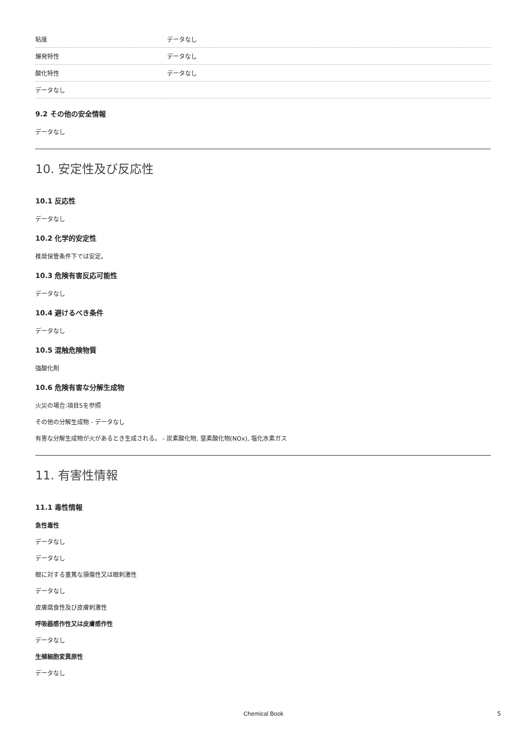| 粘度 | データなし |
| 爆発特性 | データなし |
| 酸化特性 | データなし |
| データなし | |
9.2 その他の安全情報
データなし
10. 安定性及び反応性
10.1 反応性
データなし
10.2 化学的安定性
推奨保管条件下では安定。
10.3 危険有害反応可能性
データなし
10.4 避けるべき条件
データなし
10.5 混触危険物質
強酸化剤
10.6 危険有害な分解生成物
火災の場合:項目5を参照
その他の分解生成物 - データなし
有害な分解生成物が火があるとき生成される。 - 炭素酸化物, 窒素酸化物(NOx), 塩化水素ガス
11. 有害性情報
11.1 毒性情報
急性毒性
データなし
データなし
眼に対する重篤な損傷性又は眼刺激性
データなし
皮膚腐食性及び皮膚刺激性
呼吸器感作性又は皮膚感作性
データなし
生殖細胞変異原性
データなし
Chemical Book 5